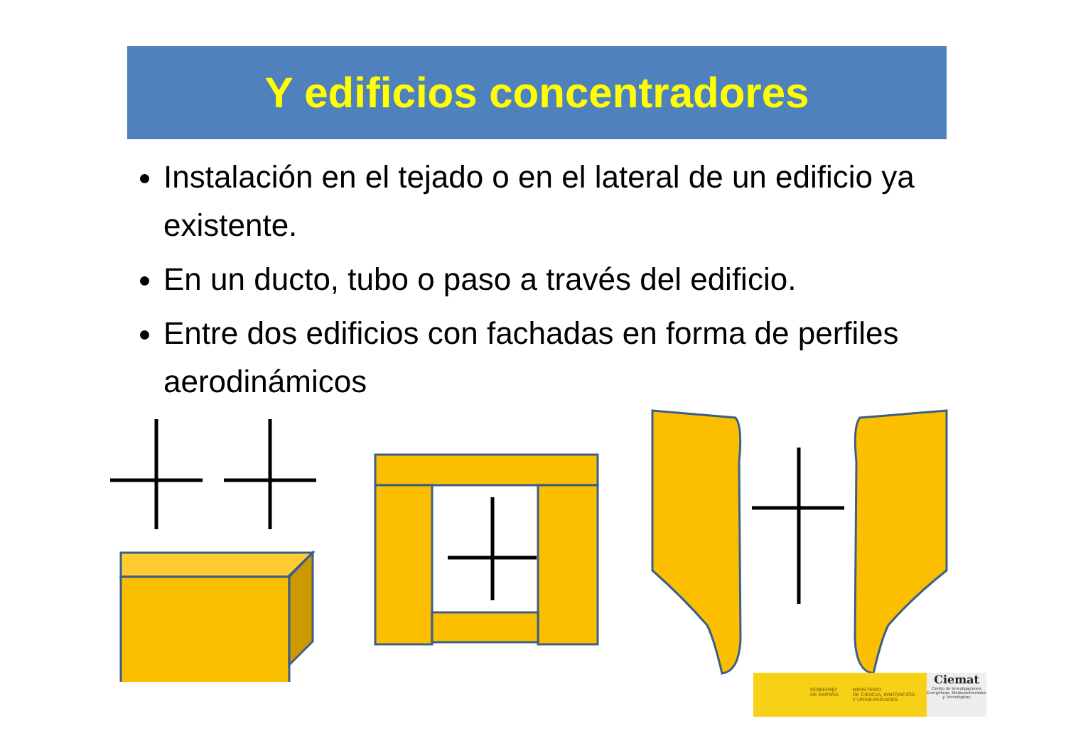Y edificios concentradores
Instalación en el tejado o en el lateral de un edificio ya existente.
En un ducto, tubo o paso a través del edificio.
Entre dos edificios con fachadas en forma de perfiles aerodinámicos
GOBIERNO
DE ESPAÑA MINISTERIO
DE CIENCIA, INNOVACIÓN
Y UNIVERSIDADES
Ciemat
Centro de Investigaciones Energéticas, Medioambientales y Tecnológicas